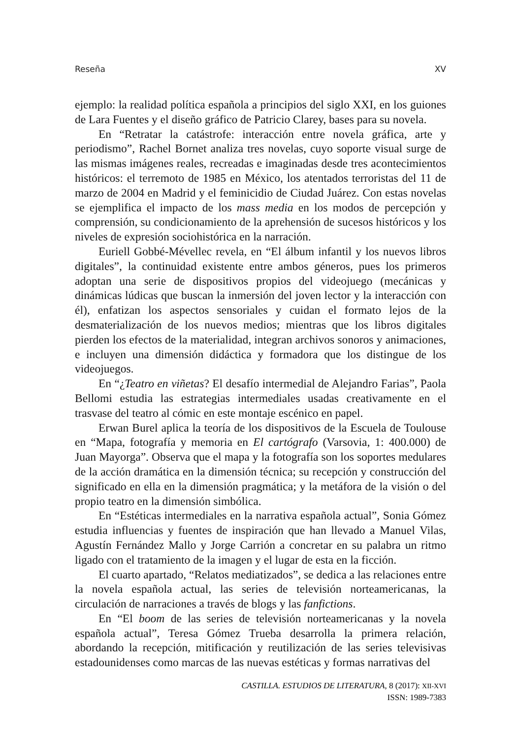Reseña XV
ejemplo: la realidad política española a principios del siglo XXI, en los guiones de Lara Fuentes y el diseño gráfico de Patricio Clarey, bases para su novela.
En “Retratar la catástrofe: interacción entre novela gráfica, arte y periodismo”, Rachel Bornet analiza tres novelas, cuyo soporte visual surge de las mismas imágenes reales, recreadas e imaginadas desde tres acontecimientos históricos: el terremoto de 1985 en México, los atentados terroristas del 11 de marzo de 2004 en Madrid y el feminicidio de Ciudad Juárez. Con estas novelas se ejemplifica el impacto de los mass media en los modos de percepción y comprensión, su condicionamiento de la aprehensión de sucesos históricos y los niveles de expresión sociohistórica en la narración.
Euriell Gobbé-Mévellec revela, en “El álbum infantil y los nuevos libros digitales”, la continuidad existente entre ambos géneros, pues los primeros adoptan una serie de dispositivos propios del videojuego (mecánicas y dinámicas lúdicas que buscan la inmersión del joven lector y la interacción con él), enfatizan los aspectos sensoriales y cuidan el formato lejos de la desmaterialización de los nuevos medios; mientras que los libros digitales pierden los efectos de la materialidad, integran archivos sonoros y animaciones, e incluyen una dimensión didáctica y formadora que los distingue de los videojuegos.
En “¿Teatro en viñetas? El desafío intermedial de Alejandro Farias”, Paola Bellomi estudia las estrategias intermediales usadas creativamente en el trasvase del teatro al cómic en este montaje escénico en papel.
Erwan Burel aplica la teoría de los dispositivos de la Escuela de Toulouse en “Mapa, fotografía y memoria en El cartógrafo (Varsovia, 1: 400.000) de Juan Mayorga”. Observa que el mapa y la fotografía son los soportes medulares de la acción dramática en la dimensión técnica; su recepción y construcción del significado en ella en la dimensión pragmática; y la metáfora de la visión o del propio teatro en la dimensión simbólica.
En “Estéticas intermediales en la narrativa española actual”, Sonia Gómez estudia influencias y fuentes de inspiración que han llevado a Manuel Vilas, Agustín Fernández Mallo y Jorge Carrión a concretar en su palabra un ritmo ligado con el tratamiento de la imagen y el lugar de esta en la ficción.
El cuarto apartado, “Relatos mediatizados”, se dedica a las relaciones entre la novela española actual, las series de televisión norteamericanas, la circulación de narraciones a través de blogs y las fanfictions.
En “El boom de las series de televisión norteamericanas y la novela española actual”, Teresa Gómez Trueba desarrolla la primera relación, abordando la recepción, mitificación y reutilización de las series televisivas estadounidenses como marcas de las nuevas estéticas y formas narrativas del
CASTILLA. ESTUDIOS DE LITERATURA, 8 (2017): XII-XVI
ISSN: 1989-7383